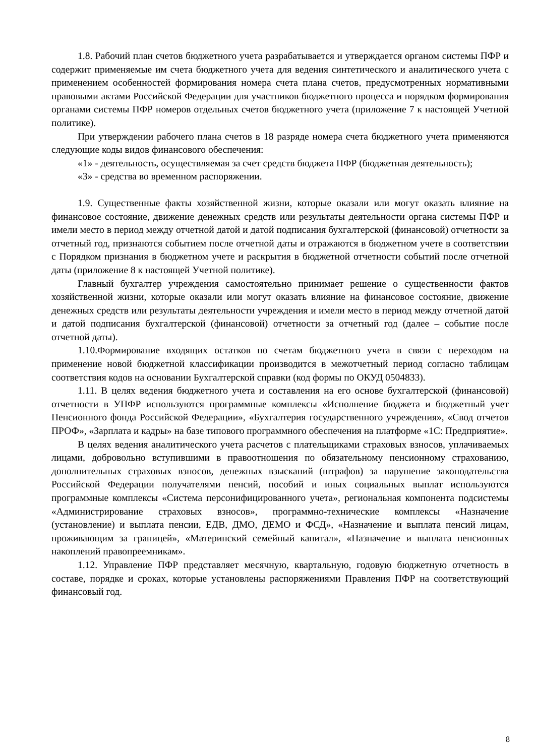1.8. Рабочий план счетов бюджетного учета разрабатывается и утверждается органом системы ПФР и содержит применяемые им счета бюджетного учета для ведения синтетического и аналитического учета с применением особенностей формирования номера счета плана счетов, предусмотренных нормативными правовыми актами Российской Федерации для участников бюджетного процесса и порядком формирования органами системы ПФР номеров отдельных счетов бюджетного учета (приложение 7 к настоящей Учетной политике).
При утверждении рабочего плана счетов в 18 разряде номера счета бюджетного учета применяются следующие коды видов финансового обеспечения:
«1» - деятельность, осуществляемая за счет средств бюджета ПФР (бюджетная деятельность);
«3» - средства во временном распоряжении.
1.9. Существенные факты хозяйственной жизни, которые оказали или могут оказать влияние на финансовое состояние, движение денежных средств или результаты деятельности органа системы ПФР и имели место в период между отчетной датой и датой подписания бухгалтерской (финансовой) отчетности за отчетный год, признаются событием после отчетной даты и отражаются в бюджетном учете в соответствии с Порядком признания в бюджетном учете и раскрытия в бюджетной отчетности событий после отчетной даты (приложение 8 к настоящей Учетной политике).
Главный бухгалтер учреждения самостоятельно принимает решение о существенности фактов хозяйственной жизни, которые оказали или могут оказать влияние на финансовое состояние, движение денежных средств или результаты деятельности учреждения и имели место в период между отчетной датой и датой подписания бухгалтерской (финансовой) отчетности за отчетный год (далее – событие после отчетной даты).
1.10.Формирование входящих остатков по счетам бюджетного учета в связи с переходом на применение новой бюджетной классификации производится в межотчетный период согласно таблицам соответствия кодов на основании Бухгалтерской справки (код формы по ОКУД 0504833).
1.11. В целях ведения бюджетного учета и составления на его основе бухгалтерской (финансовой) отчетности в УПФР используются программные комплексы «Исполнение бюджета и бюджетный учет Пенсионного фонда Российской Федерации», «Бухгалтерия государственного учреждения», «Свод отчетов ПРОФ», «Зарплата и кадры» на базе типового программного обеспечения на платформе «1С: Предприятие».
В целях ведения аналитического учета расчетов с плательщиками страховых взносов, уплачиваемых лицами, добровольно вступившими в правоотношения по обязательному пенсионному страхованию, дополнительных страховых взносов, денежных взысканий (штрафов) за нарушение законодательства Российской Федерации получателями пенсий, пособий и иных социальных выплат используются программные комплексы «Система персонифицированного учета», региональная компонента подсистемы «Администрирование страховых взносов», программно-технические комплексы «Назначение (установление) и выплата пенсии, ЕДВ, ДМО, ДЕМО и ФСД», «Назначение и выплата пенсий лицам, проживающим за границей», «Материнский семейный капитал», «Назначение и выплата пенсионных накоплений правопреемникам».
1.12. Управление ПФР представляет месячную, квартальную, годовую бюджетную отчетность в составе, порядке и сроках, которые установлены распоряжениями Правления ПФР на соответствующий финансовый год.
8